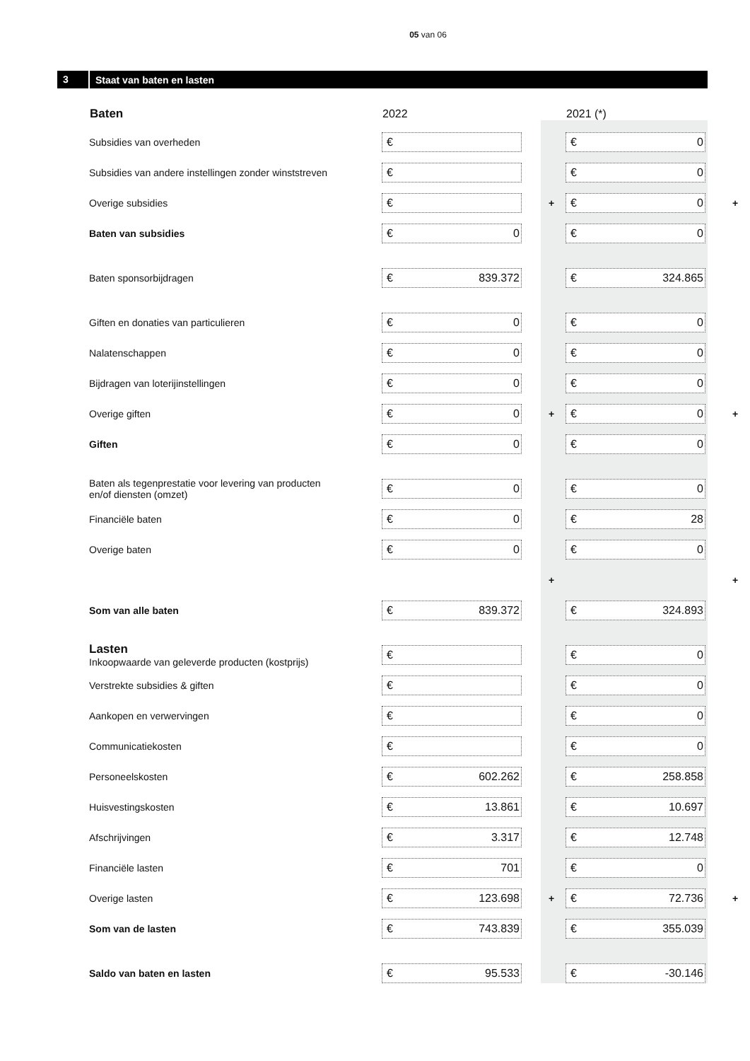05 van 06
3 Staat van baten en lasten
| Baten | 2022 | | 2021 (*) | |
| --- | --- | --- | --- | --- |
| Subsidies van overheden | € | | € 0 | |
| Subsidies van andere instellingen zonder winststreven | € | | € 0 | |
| Overige subsidies | € | + | € 0 | + |
| Baten van subsidies | € 0 | | € 0 | |
| Baten sponsorbijdragen | € 839.372 | | € 324.865 | |
| Giften en donaties van particulieren | € 0 | | € 0 | |
| Nalatenschappen | € 0 | | € 0 | |
| Bijdragen van loterijinstellingen | € 0 | | € 0 | |
| Overige giften | € 0 | + | € 0 | + |
| Giften | € 0 | | € 0 | |
| Baten als tegenprestatie voor levering van producten en/of diensten (omzet) | € 0 | | € 0 | |
| Financiële baten | € 0 | | € 28 | |
| Overige baten | € 0 | | € 0 | |
| | | + | | + |
| Som van alle baten | € 839.372 | | € 324.893 | |
| Lasten Inkoopwaarde van geleverde producten (kostprijs) | € | | € 0 | |
| Verstrekte subsidies & giften | € | | € 0 | |
| Aankopen en verwervingen | € | | € 0 | |
| Communicatiekosten | € | | € 0 | |
| Personeelskosten | € 602.262 | | € 258.858 | |
| Huisvestingskosten | € 13.861 | | € 10.697 | |
| Afschrijvingen | € 3.317 | | € 12.748 | |
| Financiële lasten | € 701 | | € 0 | |
| Overige lasten | € 123.698 | + | € 72.736 | + |
| Som van de lasten | € 743.839 | | € 355.039 | |
| Saldo van baten en lasten | € 95.533 | | € -30.146 | |